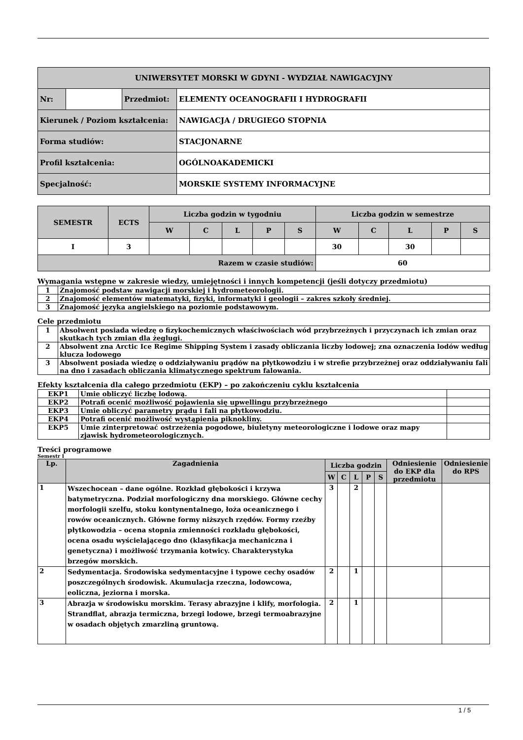| UNIWERSYTET MORSKI W GDYNI - WYDZIAŁ NAWIGACYJNY | | | |
| Nr: | | Przedmiot: | ELEMENTY OCEANOGRAFII I HYDROGRAFII |
| Kierunek / Poziom kształcenia: | | | NAWIGACJA / DRUGIEGO STOPNIA |
| Forma studiów: | | | STACJONARNE |
| Profil kształcenia: | | | OGÓLNOAKADEMICKI |
| Specjalność: | | | MORSKIE SYSTEMY INFORMACYJNE |
| SEMESTR | ECTS | Liczba godzin w tygodniu | | | | | Liczba godzin w semestrze | | | | |
| | | W | C | L | P | S | W | C | L | P | S |
| I | 3 | | | | | | 30 | | 30 | | |
| Razem w czasie studiów: | | | | | | | 60 | | | | |
Wymagania wstępne w zakresie wiedzy, umiejętności i innych kompetencji (jeśli dotyczy przedmiotu)
| 1 | Znajomość podstaw nawigacji morskiej i hydrometeorologii. |
| 2 | Znajomość elementów matematyki, fizyki, informatyki i geologii – zakres szkoły średniej. |
| 3 | Znajomość języka angielskiego na poziomie podstawowym. |
Cele przedmiotu
| 1 | Absolwent posiada wiedzę o fizykochemicznych właściwościach wód przybrzeżnych i przyczynach ich zmian oraz skutkach tych zmian dla żeglugi. |
| 2 | Absolwent zna Arctic Ice Regime Shipping System i zasady obliczania liczby lodowej; zna oznaczenia lodów według klucza lodowego |
| 3 | Absolwent posiada wiedzę o oddziaływaniu prądów na płytkowodziu i w strefie przybrzeżnej oraz oddziaływaniu fali na dno i zasadach obliczania klimatycznego spektrum falowania. |
Efekty kształcenia dla całego przedmiotu (EKP) – po zakończeniu cyklu kształcenia
| EKP1 | Umie obliczyć liczbę lodową. | |
| EKP2 | Potrafi ocenić możliwość pojawienia się upwellingu przybrzeżnego | |
| EKP3 | Umie obliczyć parametry prądu i fali na płytkowodziu. | |
| EKP4 | Potrafi ocenić możliwość wystąpienia piknokliny. | |
| EKP5 | Umie zinterpretować ostrzeżenia pogodowe, biuletyny meteorologiczne i lodowe oraz mapy zjawisk hydrometeorologicznych. | |
Treści programowe
Semestr I
| Lp. | Zagadnienia | Liczba godzin | | | | | Odniesienie do EKP dla przedmiotu | Odniesienie do RPS |
| | | W | C | L | P | S | | |
| 1 | Wszechocean – dane ogólne. Rozkład głębokości i krzywa batymetryczna. Podział morfologiczny dna morskiego. Główne cechy morfologii szelfu, stoku kontynentalnego, łoża oceanicznego i rowów oceanicznych. Główne formy niższych rzędów. Formy rzeźby płytkowodzia – ocena stopnia zmienności rozkładu głębokości, ocena osadu wyścielającego dno (klasyfikacja mechaniczna i genetyczna) i możliwość trzymania kotwicy. Charakterystyka brzegów morskich. | 3 | | 2 | | | | |
| 2 | Sedymentacja. Środowiska sedymentacyjne i typowe cechy osadów poszczególnych środowisk. Akumulacja rzeczna, lodowcowa, eoliczna, jeziorna i morska. | 2 | | 1 | | | | |
| 3 | Abrazja w środowisku morskim. Terasy abrazyjne i klify, morfologia. Strandflat, abrazja termiczna, brzegi lodowe, brzegi termoabrazyjne w osadach objętych zmarzliną gruntową. | 2 | | 1 | | | | |
1 / 5